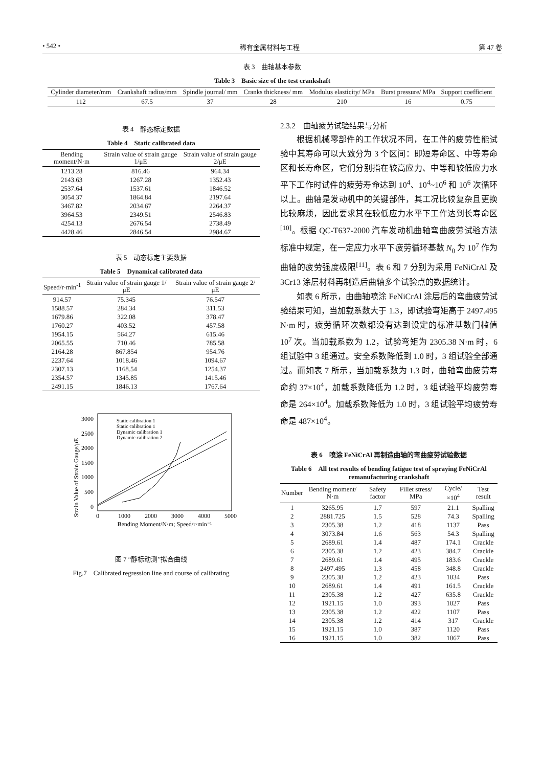• 542 • 稀有金属材料与工程 第 47 卷
表 3　曲轴基本参数
Table 3　Basic size of the test crankshaft
| Cylinder diameter/mm | Crankshaft radius/mm | Spindle journal/ mm | Cranks thickness/ mm | Modulus elasticity/ MPa | Burst pressure/ MPa | Support coefficient |
| --- | --- | --- | --- | --- | --- | --- |
| 112 | 67.5 | 37 | 28 | 210 | 16 | 0.75 |
表 4　静态标定数据
Table 4　Static calibrated data
| Bending moment/N·m | Strain value of strain gauge 1/μE | Strain value of strain gauge 2/μE |
| --- | --- | --- |
| 1213.28 | 816.46 | 964.34 |
| 2143.63 | 1267.28 | 1352.43 |
| 2537.64 | 1537.61 | 1846.52 |
| 3054.37 | 1864.84 | 2197.64 |
| 3467.82 | 2034.67 | 2264.37 |
| 3964.53 | 2349.51 | 2546.83 |
| 4254.13 | 2676.54 | 2738.49 |
| 4428.46 | 2846.54 | 2984.67 |
表 5　动态标定主要数据
Table 5　Dynamical calibrated data
| Speed/r·min<sup>-1</sup> | Strain value of strain gauge 1/μE | Strain value of strain gauge 2/μE |
| --- | --- | --- |
| 914.57 | 75.345 | 76.547 |
| 1588.57 | 284.34 | 311.53 |
| 1679.86 | 322.08 | 378.47 |
| 1760.27 | 403.52 | 457.58 |
| 1954.15 | 564.27 | 615.46 |
| 2065.55 | 710.46 | 785.58 |
| 2164.28 | 867.854 | 954.76 |
| 2237.64 | 1018.46 | 1094.67 |
| 2307.13 | 1168.54 | 1254.37 |
| 2354.57 | 1345.85 | 1415.46 |
| 2491.15 | 1846.13 | 1767.64 |
Strain Value of Strain Gauge/μE
3000
2500
2000
1500
1000
500
0
0
1000
2000
3000
4000
5000
Bending Moment/N·m; Speed/r·min⁻¹
Static calibration 1
Static calibration 1
Dynamic calibration 1
Dynamic calibration 2
图 7 “静标动测”拟合曲线
Fig.7　Calibrated regression line and course of calibrating
2.3.2　曲轴疲劳试验结果与分析
根据机械零部件的工作状况不同，在工件的疲劳性能试验中其寿命可以大致分为 3 个区间：即短寿命区、中等寿命区和长寿命区，它们分别指在较高应力、中等和较低应力水平下工作时试件的疲劳寿命达到 10<sup>4</sup>、10<sup>4</sup>~10<sup>6</sup> 和 10<sup>6</sup> 次循环以上。曲轴是发动机中的关键部件，其工况比较复杂且更换比较麻烦，因此要求其在较低应力水平下工作达到长寿命区<sup>[10]</sup>。根据 QC-T637-2000 汽车发动机曲轴弯曲疲劳试验方法标准中规定，在一定应力水平下疲劳循环基数 N<sub>0</sub> 为 10<sup>7</sup> 作为曲轴的疲劳强度极限<sup>[11]</sup>。表 6 和 7 分别为采用 FeNiCrAl 及 3Cr13 涂层材料再制造后曲轴多个试验点的数据统计。
如表 6 所示，由曲轴喷涂 FeNiCrAl 涂层后的弯曲疲劳试验结果可知，当加载系数大于 1.3，即试验弯矩高于 2497.495 N·m 时，疲劳循环次数都没有达到设定的标准基数门槛值 10<sup>7</sup> 次。当加载系数为 1.2，试验弯矩为 2305.38 N·m 时，6 组试验中 3 组通过。安全系数降低到 1.0 时，3 组试验全部通过。而如表 7 所示，当加载系数为 1.3 时，曲轴弯曲疲劳寿命约 37×10<sup>4</sup>，加载系数降低为 1.2 时，3 组试验平均疲劳寿命是 264×10<sup>4</sup>。加载系数降低为 1.0 时，3 组试验平均疲劳寿命是 487×10<sup>4</sup>。
表 6　喷涂 FeNiCrAl 再制造曲轴的弯曲疲劳试验数据
Table 6　All test results of bending fatigue test of spraying FeNiCrAl remanufacturing crankshaft
| Number | Bending moment/ N·m | Safety factor | Fillet stress/ MPa | Cycle/ ×10<sup>4</sup> | Test result |
| --- | --- | --- | --- | --- | --- |
| 1 | 3265.95 | 1.7 | 597 | 21.1 | Spalling |
| 2 | 2881.725 | 1.5 | 528 | 74.3 | Spalling |
| 3 | 2305.38 | 1.2 | 418 | 1137 | Pass |
| 4 | 3073.84 | 1.6 | 563 | 54.3 | Spalling |
| 5 | 2689.61 | 1.4 | 487 | 174.1 | Crackle |
| 6 | 2305.38 | 1.2 | 423 | 384.7 | Crackle |
| 7 | 2689.61 | 1.4 | 495 | 183.6 | Crackle |
| 8 | 2497.495 | 1.3 | 458 | 348.8 | Crackle |
| 9 | 2305.38 | 1.2 | 423 | 1034 | Pass |
| 10 | 2689.61 | 1.4 | 491 | 161.5 | Crackle |
| 11 | 2305.38 | 1.2 | 427 | 635.8 | Crackle |
| 12 | 1921.15 | 1.0 | 393 | 1027 | Pass |
| 13 | 2305.38 | 1.2 | 422 | 1107 | Pass |
| 14 | 2305.38 | 1.2 | 414 | 317 | Crackle |
| 15 | 1921.15 | 1.0 | 387 | 1120 | Pass |
| 16 | 1921.15 | 1.0 | 382 | 1067 | Pass |